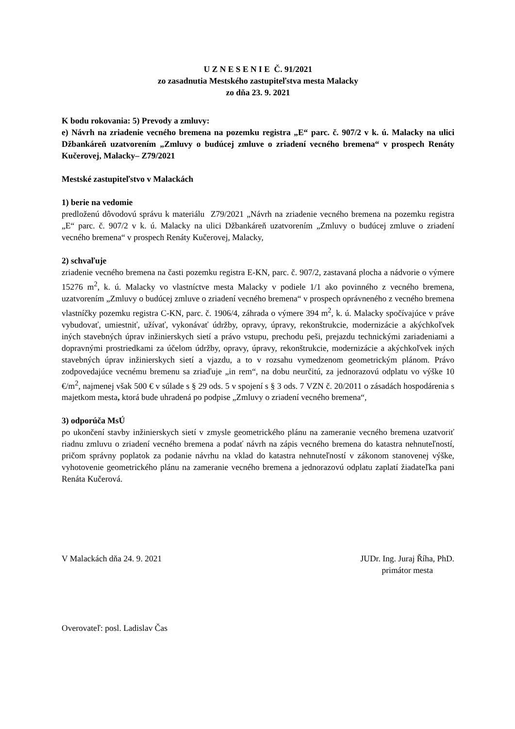U Z N E S E N I E Č. 91/2021
zo zasadnutia Mestského zastupiteľstva mesta Malacky
zo dňa 23. 9. 2021
K bodu rokovania: 5) Prevody a zmluvy:
e) Návrh na zriadenie vecného bremena na pozemku registra „E“ parc. č. 907/2 v k. ú. Malacky na ulici Džbankáreň uzatvorením „Zmluvy o budúcej zmluve o zriadení vecného bremena“ v prospech Renáty Kučerovej, Malacky– Z79/2021
Mestské zastupiteľstvo v Malackách
1) berie na vedomie
predloženú dôvodovú správu k materiálu Z79/2021 „Návrh na zriadenie vecného bremena na pozemku registra „E“ parc. č. 907/2 v k. ú. Malacky na ulici Džbankáreň uzatvorením „Zmluvy o budúcej zmluve o zriadení vecného bremena“ v prospech Renáty Kučerovej, Malacky,
2) schvaľuje
zriadenie vecného bremena na časti pozemku registra E-KN, parc. č. 907/2, zastavaná plocha a nádvorie o výmere 15276 m<sup>2</sup>, k. ú. Malacky vo vlastníctve mesta Malacky v podiele 1/1 ako povinného z vecného bremena, uzatvorením „Zmluvy o budúcej zmluve o zriadení vecného bremena“ v prospech oprávneného z vecného bremena vlastníčky pozemku registra C-KN, parc. č. 1906/4, záhrada o výmere 394 m<sup>2</sup>, k. ú. Malacky spočívajúce v práve vybudovať, umiestniť, užívať, vykonávať údržby, opravy, úpravy, rekonštrukcie, modernizácie a akýchkoľvek iných stavebných úprav inžinierskych sietí a právo vstupu, prechodu peši, prejazdu technickými zariadeniami a dopravnými prostriedkami za účelom údržby, opravy, úpravy, rekonštrukcie, modernizácie a akýchkoľvek iných stavebných úprav inžinierskych sietí a vjazdu, a to v rozsahu vymedzenom geometrickým plánom. Právo zodpovedajúce vecnému bremenu sa zriaďuje „in rem“, na dobu neurčitú, za jednorazovú odplatu vo výške 10 €/m<sup>2</sup>, najmenej však 500 € v súlade s § 29 ods. 5 v spojení s § 3 ods. 7 VZN č. 20/2011 o zásadách hospodárenia s majetkom mesta, ktorá bude uhradená po podpise „Zmluvy o zriadení vecného bremena“,
3) odporúča MsÚ
po ukončení stavby inžinierskych sietí v zmysle geometrického plánu na zameranie vecného bremena uzatvoriť riadnu zmluvu o zriadení vecného bremena a podať návrh na zápis vecného bremena do katastra nehnuteľností, pričom správny poplatok za podanie návrhu na vklad do katastra nehnuteľností v zákonom stanovenej výške, vyhotovenie geometrického plánu na zameranie vecného bremena a jednorazovú odplatu zaplatí žiadateľka pani Renáta Kučerová.
V Malackách dňa 24. 9. 2021 JUDr. Ing. Juraj Říha, PhD.
primátor mesta
Overovateľ: posl. Ladislav Čas